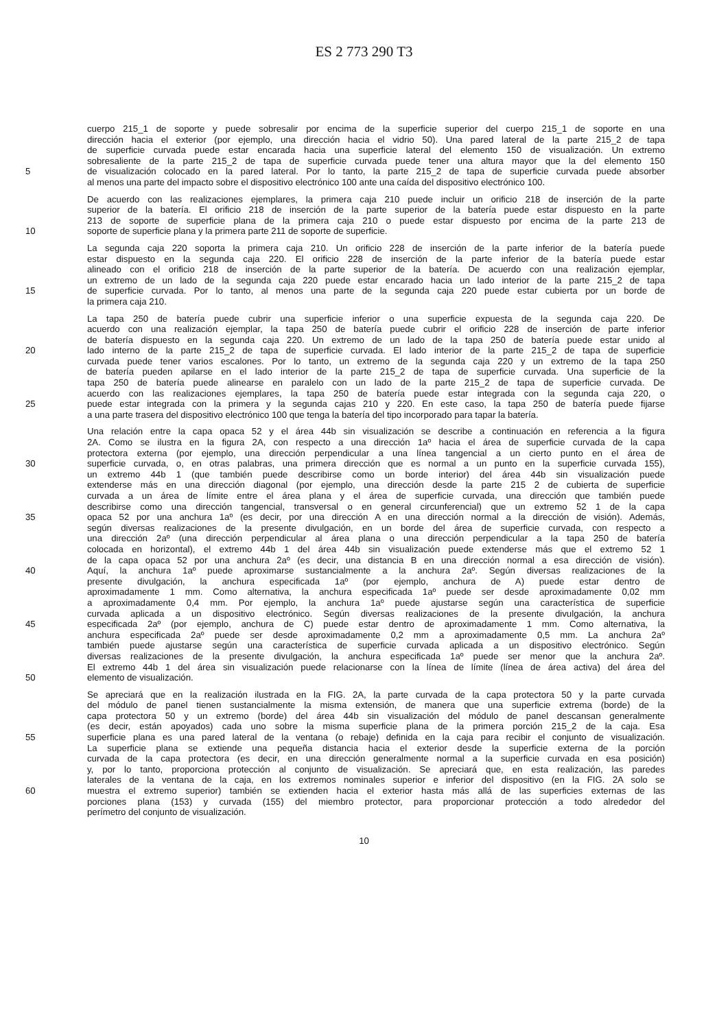ES 2 773 290 T3
cuerpo 215_1 de soporte y puede sobresalir por encima de la superficie superior del cuerpo 215_1 de soporte en una
dirección hacia el exterior (por ejemplo, una dirección hacia el vidrio 50). Una pared lateral de la parte 215_2 de tapa
de superficie curvada puede estar encarada hacia una superficie lateral del elemento 150 de visualización. Un extremo
sobresaliente de la parte 215_2 de tapa de superficie curvada puede tener una altura mayor que la del elemento 150
5 de visualización colocado en la pared lateral. Por lo tanto, la parte 215_2 de tapa de superficie curvada puede absorber
al menos una parte del impacto sobre el dispositivo electrónico 100 ante una caída del dispositivo electrónico 100.
De acuerdo con las realizaciones ejemplares, la primera caja 210 puede incluir un orificio 218 de inserción de la parte
superior de la batería. El orificio 218 de inserción de la parte superior de la batería puede estar dispuesto en la parte
213 de soporte de superficie plana de la primera caja 210 o puede estar dispuesto por encima de la parte 213 de
10 soporte de superficie plana y la primera parte 211 de soporte de superficie.
La segunda caja 220 soporta la primera caja 210. Un orificio 228 de inserción de la parte inferior de la batería puede
estar dispuesto en la segunda caja 220. El orificio 228 de inserción de la parte inferior de la batería puede estar
alineado con el orificio 218 de inserción de la parte superior de la batería. De acuerdo con una realización ejemplar,
un extremo de un lado de la segunda caja 220 puede estar encarado hacia un lado interior de la parte 215_2 de tapa
15 de superficie curvada. Por lo tanto, al menos una parte de la segunda caja 220 puede estar cubierta por un borde de
la primera caja 210.
La tapa 250 de batería puede cubrir una superficie inferior o una superficie expuesta de la segunda caja 220. De
acuerdo con una realización ejemplar, la tapa 250 de batería puede cubrir el orificio 228 de inserción de parte inferior
de batería dispuesto en la segunda caja 220. Un extremo de un lado de la tapa 250 de batería puede estar unido al
20 lado interno de la parte 215_2 de tapa de superficie curvada. El lado interior de la parte 215_2 de tapa de superficie
curvada puede tener varios escalones. Por lo tanto, un extremo de la segunda caja 220 y un extremo de la tapa 250
de batería pueden apilarse en el lado interior de la parte 215_2 de tapa de superficie curvada. Una superficie de la
tapa 250 de batería puede alinearse en paralelo con un lado de la parte 215_2 de tapa de superficie curvada. De
acuerdo con las realizaciones ejemplares, la tapa 250 de batería puede estar integrada con la segunda caja 220, o
25 puede estar integrada con la primera y la segunda cajas 210 y 220. En este caso, la tapa 250 de batería puede fijarse
a una parte trasera del dispositivo electrónico 100 que tenga la batería del tipo incorporado para tapar la batería.
Una relación entre la capa opaca 52 y el área 44b sin visualización se describe a continuación en referencia a la figura
2A. Como se ilustra en la figura 2A, con respecto a una dirección 1aº hacia el área de superficie curvada de la capa
protectora externa (por ejemplo, una dirección perpendicular a una línea tangencial a un cierto punto en el área de
30 superficie curvada, o, en otras palabras, una primera dirección que es normal a un punto en la superficie curvada 155),
un extremo 44b 1 (que también puede describirse como un borde interior) del área 44b sin visualización puede
extenderse más en una dirección diagonal (por ejemplo, una dirección desde la parte 215 2 de cubierta de superficie
curvada a un área de límite entre el área plana y el área de superficie curvada, una dirección que también puede
describirse como una dirección tangencial, transversal o en general circunferencial) que un extremo 52 1 de la capa
35 opaca 52 por una anchura 1aº (es decir, por una dirección A en una dirección normal a la dirección de visión). Además,
según diversas realizaciones de la presente divulgación, en un borde del área de superficie curvada, con respecto a
una dirección 2aº (una dirección perpendicular al área plana o una dirección perpendicular a la tapa 250 de batería
colocada en horizontal), el extremo 44b 1 del área 44b sin visualización puede extenderse más que el extremo 52 1
de la capa opaca 52 por una anchura 2aº (es decir, una distancia B en una dirección normal a esa dirección de visión).
40 Aquí, la anchura 1aº puede aproximarse sustancialmente a la anchura 2aº. Según diversas realizaciones de la
presente divulgación, la anchura especificada 1aº (por ejemplo, anchura de A) puede estar dentro de
aproximadamente 1 mm. Como alternativa, la anchura especificada 1aº puede ser desde aproximadamente 0,02 mm
a aproximadamente 0,4 mm. Por ejemplo, la anchura 1aº puede ajustarse según una característica de superficie
curvada aplicada a un dispositivo electrónico. Según diversas realizaciones de la presente divulgación, la anchura
45 especificada 2aº (por ejemplo, anchura de C) puede estar dentro de aproximadamente 1 mm. Como alternativa, la
anchura especificada 2aº puede ser desde aproximadamente 0,2 mm a aproximadamente 0,5 mm. La anchura 2aº
también puede ajustarse según una característica de superficie curvada aplicada a un dispositivo electrónico. Según
diversas realizaciones de la presente divulgación, la anchura especificada 1aº puede ser menor que la anchura 2aº.
El extremo 44b 1 del área sin visualización puede relacionarse con la línea de límite (línea de área activa) del área del
50 elemento de visualización.
Se apreciará que en la realización ilustrada en la FIG. 2A, la parte curvada de la capa protectora 50 y la parte curvada
del módulo de panel tienen sustancialmente la misma extensión, de manera que una superficie extrema (borde) de la
capa protectora 50 y un extremo (borde) del área 44b sin visualización del módulo de panel descansan generalmente
(es decir, están apoyados) cada uno sobre la misma superficie plana de la primera porción 215_2 de la caja. Esa
55 superficie plana es una pared lateral de la ventana (o rebaje) definida en la caja para recibir el conjunto de visualización.
La superficie plana se extiende una pequeña distancia hacia el exterior desde la superficie externa de la porción
curvada de la capa protectora (es decir, en una dirección generalmente normal a la superficie curvada en esa posición)
y, por lo tanto, proporciona protección al conjunto de visualización. Se apreciará que, en esta realización, las paredes
laterales de la ventana de la caja, en los extremos nominales superior e inferior del dispositivo (en la FIG. 2A solo se
60 muestra el extremo superior) también se extienden hacia el exterior hasta más allá de las superficies externas de las
porciones plana (153) y curvada (155) del miembro protector, para proporcionar protección a todo alrededor del
perímetro del conjunto de visualización.
10